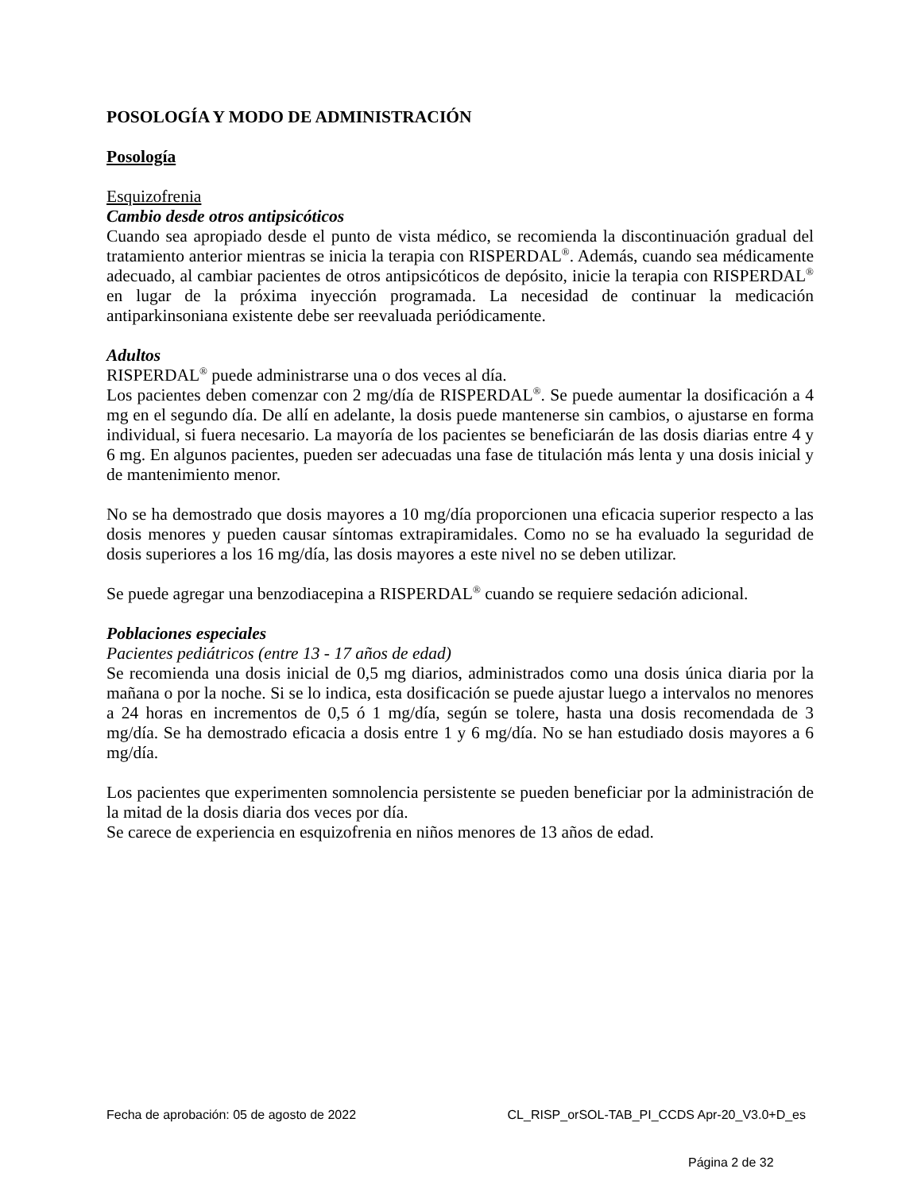POSOLOGÍA Y MODO DE ADMINISTRACIÓN
Posología
Esquizofrenia
Cambio desde otros antipsicóticos
Cuando sea apropiado desde el punto de vista médico, se recomienda la discontinuación gradual del tratamiento anterior mientras se inicia la terapia con RISPERDAL<sup>®</sup>. Además, cuando sea médicamente adecuado, al cambiar pacientes de otros antipsicóticos de depósito, inicie la terapia con RISPERDAL<sup>®</sup> en lugar de la próxima inyección programada. La necesidad de continuar la medicación antiparkinsoniana existente debe ser reevaluada periódicamente.
Adultos
RISPERDAL<sup>®</sup> puede administrarse una o dos veces al día.
Los pacientes deben comenzar con 2 mg/día de RISPERDAL<sup>®</sup>. Se puede aumentar la dosificación a 4 mg en el segundo día. De allí en adelante, la dosis puede mantenerse sin cambios, o ajustarse en forma individual, si fuera necesario. La mayoría de los pacientes se beneficiarán de las dosis diarias entre 4 y 6 mg. En algunos pacientes, pueden ser adecuadas una fase de titulación más lenta y una dosis inicial y de mantenimiento menor.
No se ha demostrado que dosis mayores a 10 mg/día proporcionen una eficacia superior respecto a las dosis menores y pueden causar síntomas extrapiramidales. Como no se ha evaluado la seguridad de dosis superiores a los 16 mg/día, las dosis mayores a este nivel no se deben utilizar.
Se puede agregar una benzodiacepina a RISPERDAL<sup>®</sup> cuando se requiere sedación adicional.
Poblaciones especiales
Pacientes pediátricos (entre 13 - 17 años de edad)
Se recomienda una dosis inicial de 0,5 mg diarios, administrados como una dosis única diaria por la mañana o por la noche. Si se lo indica, esta dosificación se puede ajustar luego a intervalos no menores a 24 horas en incrementos de 0,5 ó 1 mg/día, según se tolere, hasta una dosis recomendada de 3 mg/día. Se ha demostrado eficacia a dosis entre 1 y 6 mg/día. No se han estudiado dosis mayores a 6 mg/día.
Los pacientes que experimenten somnolencia persistente se pueden beneficiar por la administración de la mitad de la dosis diaria dos veces por día.
Se carece de experiencia en esquizofrenia en niños menores de 13 años de edad.
Fecha de aprobación: 05 de agosto de 2022 CL_RISP_orSOL-TAB_PI_CCDS Apr-20_V3.0+D_es
Página 2 de 32